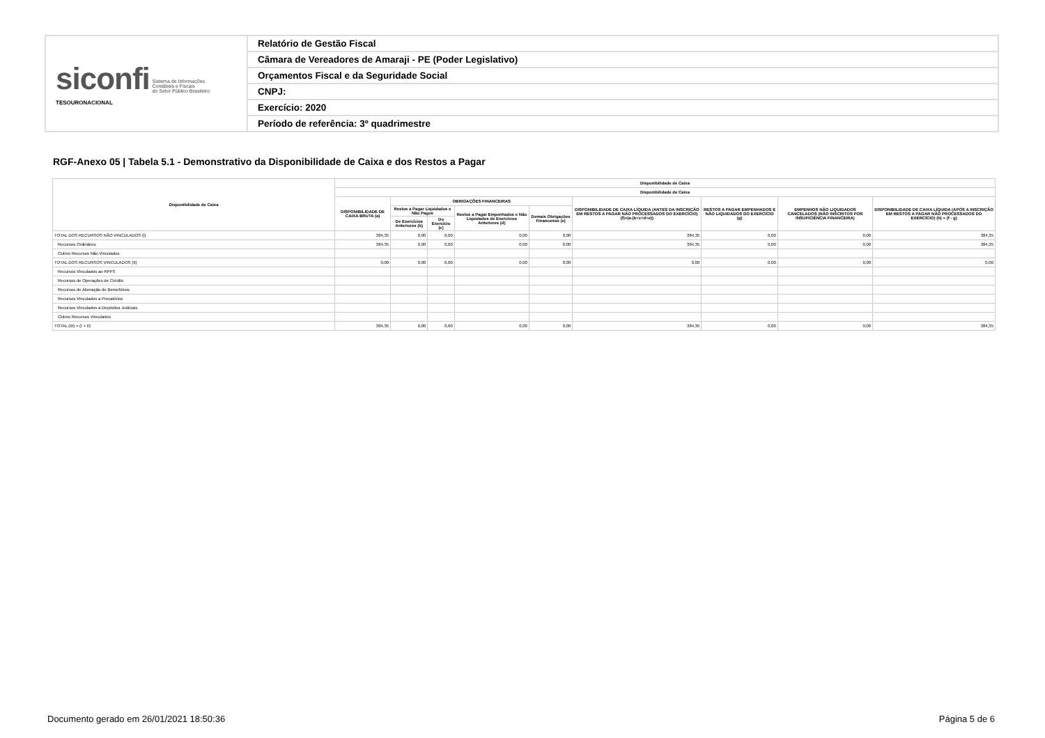| siconfi Sistema de Informações Contábeis e Fiscais do Setor Público Brasileiro TESOURONACIONAL | Relatório de Gestão Fiscal |
| | Câmara de Vereadores de Amaraji - PE (Poder Legislativo) |
| | Orçamentos Fiscal e da Seguridade Social |
| | CNPJ: |
| | Exercício: 2020 |
| | Período de referência: 3º quadrimestre |
RGF-Anexo 05 | Tabela 5.1 - Demonstrativo da Disponibilidade de Caixa e dos Restos a Pagar
| Disponibilidade de Caixa | Disponibilidade de Caixa | | | | | | | | |
| --- | --- | --- | --- | --- | --- | --- | --- | --- | --- |
| | Disponibilidade de Caixa | | | | | | | | |
| | DISPONIBILIDADE DE CAIXA BRUTA (a) | OBRIGAÇÕES FINANCEIRAS | | | | DISPONIBILIDADE DE CAIXA LÍQUIDA (ANTES DA INSCRIÇÃO EM RESTOS A PAGAR NÃO PROCESSADOS DO EXERCÍCIO) (f)=(a-(b+c+d+e)) | RESTOS A PAGAR EMPENHADOS E NÃO LIQUIDADOS DO EXERCÍCIO (g) | EMPENHOS NÃO LIQUIDADOS CANCELADOS (NÃO INSCRITOS POR INSUFICIÊNCIA FINANCEIRA) | DISPONIBILIDADE DE CAIXA LÍQUIDA (APÓS A INSCRIÇÃO EM RESTOS A PAGAR NÃO PROCESSADOS DO EXERCÍCIO) (h) = (f - g) |
| | | Restos a Pagar Liquidados e Não Pagos | | Restos a Pagar Empenhados e Não Liquidados de Exercícios Anteriores (d) | Demais Obrigações Financeiras (e) | | | | |
| | | De Exercícios Anteriores (b) | Do Exercício (c) | | | | | | |
| TOTAL DOS RECURSOS NÃO VINCULADOS (I) | 384,35 | 0,00 | 0,00 | 0,00 | 0,00 | 384,35 | 0,00 | 0,00 | 384,35 |
| Recursos Ordinários | 384,35 | 0,00 | 0,00 | 0,00 | 0,00 | 384,35 | 0,00 | 0,00 | 384,35 |
| Outros Recursos Não Vinculados | | | | | | | | | |
| TOTAL DOS RECURSOS VINCULADOS (II) | 0,00 | 0,00 | 0,00 | 0,00 | 0,00 | 0,00 | 0,00 | 0,00 | 0,00 |
| Recursos Vinculados ao RPPS | | | | | | | | | |
| Recursos de Operações de Crédito | | | | | | | | | |
| Recursos de Alienação de Bens/Ativos | | | | | | | | | |
| Recursos Vinculados a Precatórios | | | | | | | | | |
| Recursos Vinculados a Depósitos Judiciais | | | | | | | | | |
| Outros Recursos Vinculados | | | | | | | | | |
| TOTAL (III) = (I + II) | 384,35 | 0,00 | 0,00 | 0,00 | 0,00 | 384,35 | 0,00 | 0,00 | 384,35 |
Documento gerado em 26/01/2021 18:50:36 Página 5 de 6